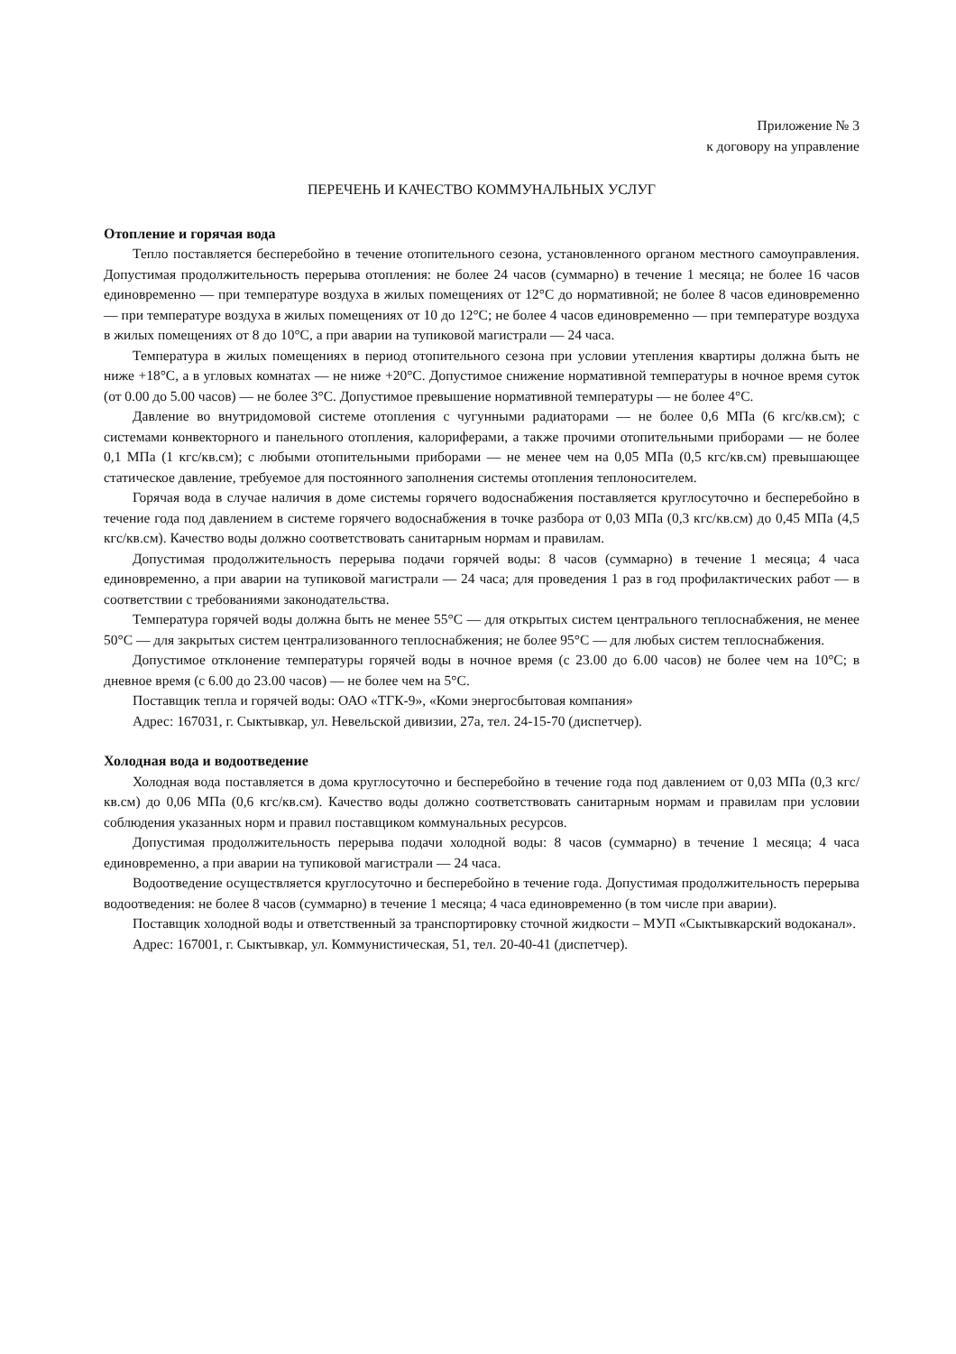Приложение № 3
к договору на управление
ПЕРЕЧЕНЬ И КАЧЕСТВО КОММУНАЛЬНЫХ УСЛУГ
Отопление и горячая вода
Тепло поставляется бесперебойно в течение отопительного сезона, установленного органом местного самоуправления. Допустимая продолжительность перерыва отопления: не более 24 часов (суммарно) в течение 1 месяца; не более 16 часов единовременно — при температуре воздуха в жилых помещениях от 12°С до нормативной; не более 8 часов единовременно — при температуре воздуха в жилых помещениях от 10 до 12°С; не более 4 часов единовременно — при температуре воздуха в жилых помещениях от 8 до 10°С, а при аварии на тупиковой магистрали — 24 часа.
Температура в жилых помещениях в период отопительного сезона при условии утепления квартиры должна быть не ниже +18°С, а в угловых комнатах — не ниже +20°С. Допустимое снижение нормативной температуры в ночное время суток (от 0.00 до 5.00 часов) — не более 3°С. Допустимое превышение нормативной температуры — не более 4°С.
Давление во внутридомовой системе отопления с чугунными радиаторами — не более 0,6 МПа (6 кгс/кв.см); с системами конвекторного и панельного отопления, калориферами, а также прочими отопительными приборами — не более 0,1 МПа (1 кгс/кв.см); с любыми отопительными приборами — не менее чем на 0,05 МПа (0,5 кгс/кв.см) превышающее статическое давление, требуемое для постоянного заполнения системы отопления теплоносителем.
Горячая вода в случае наличия в доме системы горячего водоснабжения поставляется круглосуточно и бесперебойно в течение года под давлением в системе горячего водоснабжения в точке разбора от 0,03 МПа (0,3 кгс/кв.см) до 0,45 МПа (4,5 кгс/кв.см). Качество воды должно соответствовать санитарным нормам и правилам.
Допустимая продолжительность перерыва подачи горячей воды: 8 часов (суммарно) в течение 1 месяца; 4 часа единовременно, а при аварии на тупиковой магистрали — 24 часа; для проведения 1 раз в год профилактических работ — в соответствии с требованиями законодательства.
Температура горячей воды должна быть не менее 55°С — для открытых систем центрального теплоснабжения, не менее 50°С — для закрытых систем централизованного теплоснабжения; не более 95°С — для любых систем теплоснабжения.
Допустимое отклонение температуры горячей воды в ночное время (с 23.00 до 6.00 часов) не более чем на 10°С; в дневное время (с 6.00 до 23.00 часов) — не более чем на 5°С.
Поставщик тепла и горячей воды: ОАО «ТГК-9», «Коми энергосбытовая компания»
Адрес: 167031, г. Сыктывкар, ул. Невельской дивизии, 27а, тел. 24-15-70 (диспетчер).
Холодная вода и водоотведение
Холодная вода поставляется в дома круглосуточно и бесперебойно в течение года под давлением от 0,03 МПа (0,3 кгс/кв.см) до 0,06 МПа (0,6 кгс/кв.см). Качество воды должно соответствовать санитарным нормам и правилам при условии соблюдения указанных норм и правил поставщиком коммунальных ресурсов.
Допустимая продолжительность перерыва подачи холодной воды: 8 часов (суммарно) в течение 1 месяца; 4 часа единовременно, а при аварии на тупиковой магистрали — 24 часа.
Водоотведение осуществляется круглосуточно и бесперебойно в течение года. Допустимая продолжительность перерыва водоотведения: не более 8 часов (суммарно) в течение 1 месяца; 4 часа единовременно (в том числе при аварии).
Поставщик холодной воды и ответственный за транспортировку сточной жидкости – МУП «Сыктывкарский водоканал».
Адрес: 167001, г. Сыктывкар, ул. Коммунистическая, 51, тел. 20-40-41 (диспетчер).